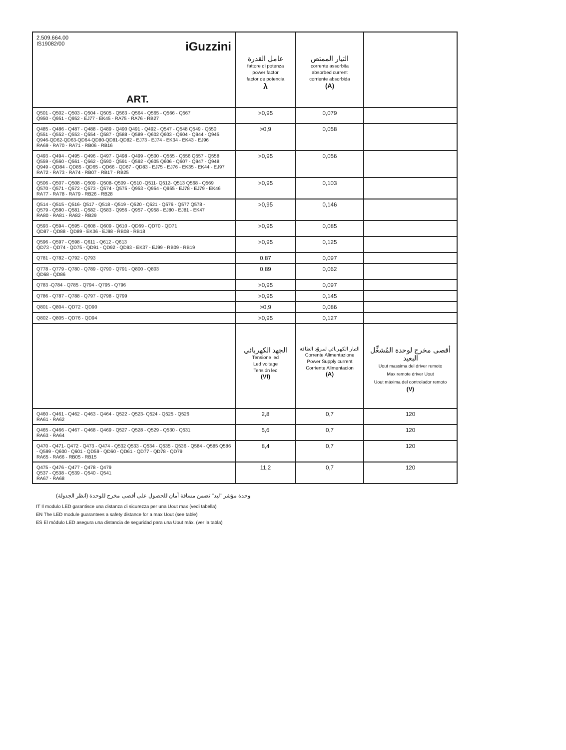| 2.509.664.00 IS19082/00 iGuzzini ART. | عامل القدرة fattore di potenza power factor factor de potencia λ | التيار الممتص corrente assorbita absorbed current corriente absorbida (A) | |
| --- | --- | --- | --- |
| Q501 - Q502 - Q503 - Q504 - Q505 - Q563 - Q564 - Q565 - Q566 - Q567 Q950 - Q951 - Q952 - EJ77 - EK45 - RA75 - RA76 - RB27 | >0,95 | 0,079 | |
| Q485 - Q486 - Q487 - Q488 - Q489 - Q490 Q491 - Q492 - Q547 - Q548 Q549 - Q550 Q551 - Q552 - Q553 - Q554 - Q587 - Q588 - Q589 - Q602 Q603 - Q604 - Q944 - Q945 Q946-QD62-QD63-QD64-QD80-QD81-QD82 - EJ73 - EJ74 - EK34 - EK43 - EJ96 RA69 - RA70 - RA71 - RB06 - RB16 | >0,9 | 0,058 | |
| Q493 - Q494 - Q495 - Q496 - Q497 - Q498 - Q499 - Q500 - Q555 - Q556 Q557 - Q558 Q559 - Q560 - Q561 - Q562 - Q590 - Q591 - Q592 - Q605 Q606 - Q607 - Q947 - Q948 Q949 - QD84 - QD85 - QD65 - QD66 - QD67 - QD83 - EJ75 - EJ76 - EK35 - EK44 - EJ97 RA72 - RA73 - RA74 - RB07 - RB17 - RB25 | >0,95 | 0,056 | |
| Q506 - Q507 - Q508 - Q509 - Q508- Q509 - Q510 -Q511- Q512- Q513 Q568 - Q569 Q570 - Q571 - Q572 - Q573 - Q574 - Q575 - Q953 - Q954 - Q955 - EJ78 - EJ79 - EK46 RA77 - RA78 - RA79 - RB26 - RB28 | >0,95 | 0,103 | |
| Q514 - Q515 - Q516- Q517 - Q518 - Q519 - Q520 - Q521 - Q576 - Q577 Q578 - Q579 - Q580 - Q581 - Q582 - Q583 - Q956 - Q957 - Q958 - EJ80 - EJ81 - EK47 RA80 - RA81 - RA82 - RB29 | >0,95 | 0,146 | |
| Q593 - Q594 - Q595 - Q608 - Q609 - Q610 - QD69 - QD70 - QD71 QD87 - QD88 - QD89 - EK36 - EJ98 - RB08 - RB18 | >0,95 | 0,085 | |
| Q596 - Q597 - Q598 - Q611 - Q612 - Q613 QD73 - QD74 - QD75 - QD91 - QD92 - QD93 - EK37 - EJ99 - RB09 - RB19 | >0,95 | 0,125 | |
| Q781 - Q782 - Q792 - Q793 | 0,87 | 0,097 | |
| Q778 - Q779 - Q780 - Q789 - Q790 - Q791 - Q800 - Q803 QD68 - QD86 | 0,89 | 0,062 | |
| Q783 -Q784 - Q785 - Q794 - Q795 - Q796 | >0,95 | 0,097 | |
| Q786 - Q787 - Q788 - Q797 - Q798 - Q799 | >0,95 | 0,145 | |
| Q801 - Q804 - QD72 - QD90 | >0,9 | 0,086 | |
| Q802 - Q805 - QD76 - QD94 | >0,95 | 0,127 | |
| | الجهد الكهربائي Tensione led Led voltage Tensión led (Vf) | التيار الكهربائي لمزوّد الطاقة Corrente Alimentazione Power Supply current Corriente Alimentacion (A) | أقصى مخرج لوحدة المُشغِّل البعيد Uout massima del driver remoto Max remote driver Uout Uout máxima del controlador remoto (V) |
| Q460 - Q461 - Q462 - Q463 - Q464 - Q522 - Q523- Q524 - Q525 - Q526 RA61 - RA62 | 2,8 | 0,7 | 120 |
| Q465 - Q466 - Q467 - Q468 - Q469 - Q527 - Q528 - Q529 - Q530 - Q531 RA63 - RA64 | 5,6 | 0,7 | 120 |
| Q470 - Q471- Q472 - Q473 - Q474 - Q532 Q533 - Q534 - Q535 - Q536 - Q584 - Q585 Q586 - Q599 - Q600 - Q601 - QD59 - QD60 - QD61 - QD77 - QD78 - QD79 RA65 - RA66 - RB05 - RB15 | 8,4 | 0,7 | 120 |
| Q475 - Q476 - Q477 - Q478 - Q479 Q537 - Q538 - Q539 - Q540 - Q541 RA67 - RA68 | 11,2 | 0,7 | 120 |
وحدة مؤشر "ليد" تضمن مسافة أمان للحصول على أقصى مخرج للوحدة (انظر الجدولة)
IT Il modulo LED garantisce una distanza di sicurezza per una Uout max (vedi tabella)
EN The LED module guarantees a safety distance for a max Uout (see table)
ES El módulo LED asegura una distancia de seguridad para una Uout máx. (ver la tabla)